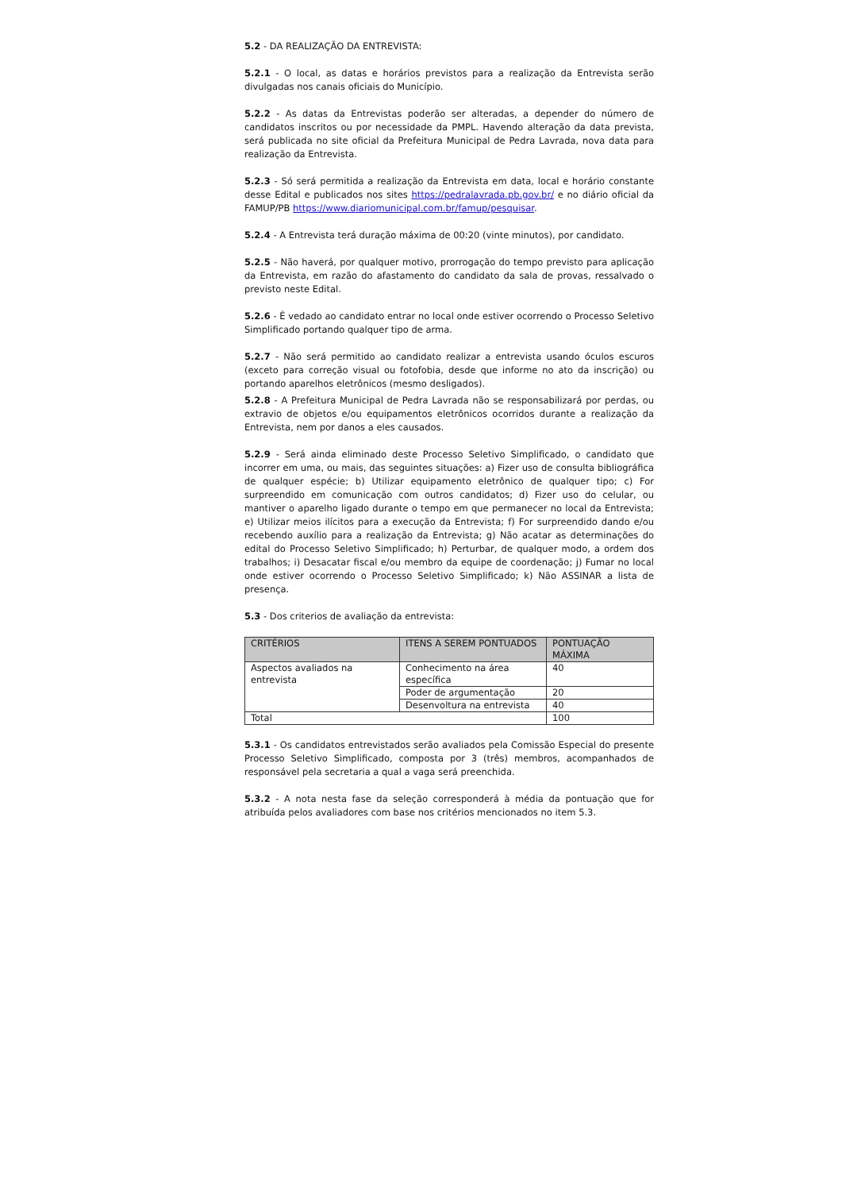5.2 - DA REALIZAÇÃO DA ENTREVISTA:
5.2.1 - O local, as datas e horários previstos para a realização da Entrevista serão divulgadas nos canais oficiais do Município.
5.2.2 - As datas da Entrevistas poderão ser alteradas, a depender do número de candidatos inscritos ou por necessidade da PMPL. Havendo alteração da data prevista, será publicada no site oficial da Prefeitura Municipal de Pedra Lavrada, nova data para realização da Entrevista.
5.2.3 - Só será permitida a realização da Entrevista em data, local e horário constante desse Edital e publicados nos sites https://pedralavrada.pb.gov.br/ e no diário oficial da FAMUP/PB https://www.diariomunicipal.com.br/famup/pesquisar.
5.2.4 - A Entrevista terá duração máxima de 00:20 (vinte minutos), por candidato.
5.2.5 - Não haverá, por qualquer motivo, prorrogação do tempo previsto para aplicação da Entrevista, em razão do afastamento do candidato da sala de provas, ressalvado o previsto neste Edital.
5.2.6 - É vedado ao candidato entrar no local onde estiver ocorrendo o Processo Seletivo Simplificado portando qualquer tipo de arma.
5.2.7 - Não será permitido ao candidato realizar a entrevista usando óculos escuros (exceto para correção visual ou fotofobia, desde que informe no ato da inscrição) ou portando aparelhos eletrônicos (mesmo desligados).
5.2.8 - A Prefeitura Municipal de Pedra Lavrada não se responsabilizará por perdas, ou extravio de objetos e/ou equipamentos eletrônicos ocorridos durante a realização da Entrevista, nem por danos a eles causados.
5.2.9 - Será ainda eliminado deste Processo Seletivo Simplificado, o candidato que incorrer em uma, ou mais, das seguintes situações: a) Fizer uso de consulta bibliográfica de qualquer espécie; b) Utilizar equipamento eletrônico de qualquer tipo; c) For surpreendido em comunicação com outros candidatos; d) Fizer uso do celular, ou mantiver o aparelho ligado durante o tempo em que permanecer no local da Entrevista; e) Utilizar meios ilícitos para a execução da Entrevista; f) For surpreendido dando e/ou recebendo auxílio para a realização da Entrevista; g) Não acatar as determinações do edital do Processo Seletivo Simplificado; h) Perturbar, de qualquer modo, a ordem dos trabalhos; i) Desacatar fiscal e/ou membro da equipe de coordenação; j) Fumar no local onde estiver ocorrendo o Processo Seletivo Simplificado; k) Não ASSINAR a lista de presença.
5.3 - Dos criterios de avaliação da entrevista:
| CRITÉRIOS | ITENS A SEREM PONTUADOS | PONTUAÇÃO MÁXIMA |
| --- | --- | --- |
| Aspectos avaliados na entrevista | Conhecimento na área específica | 40 |
| | Poder de argumentação | 20 |
| | Desenvoltura na entrevista | 40 |
| Total | | 100 |
5.3.1 - Os candidatos entrevistados serão avaliados pela Comissão Especial do presente Processo Seletivo Simplificado, composta por 3 (três) membros, acompanhados de responsável pela secretaria a qual a vaga será preenchida.
5.3.2 - A nota nesta fase da seleção corresponderá à média da pontuação que for atribuída pelos avaliadores com base nos critérios mencionados no item 5.3.